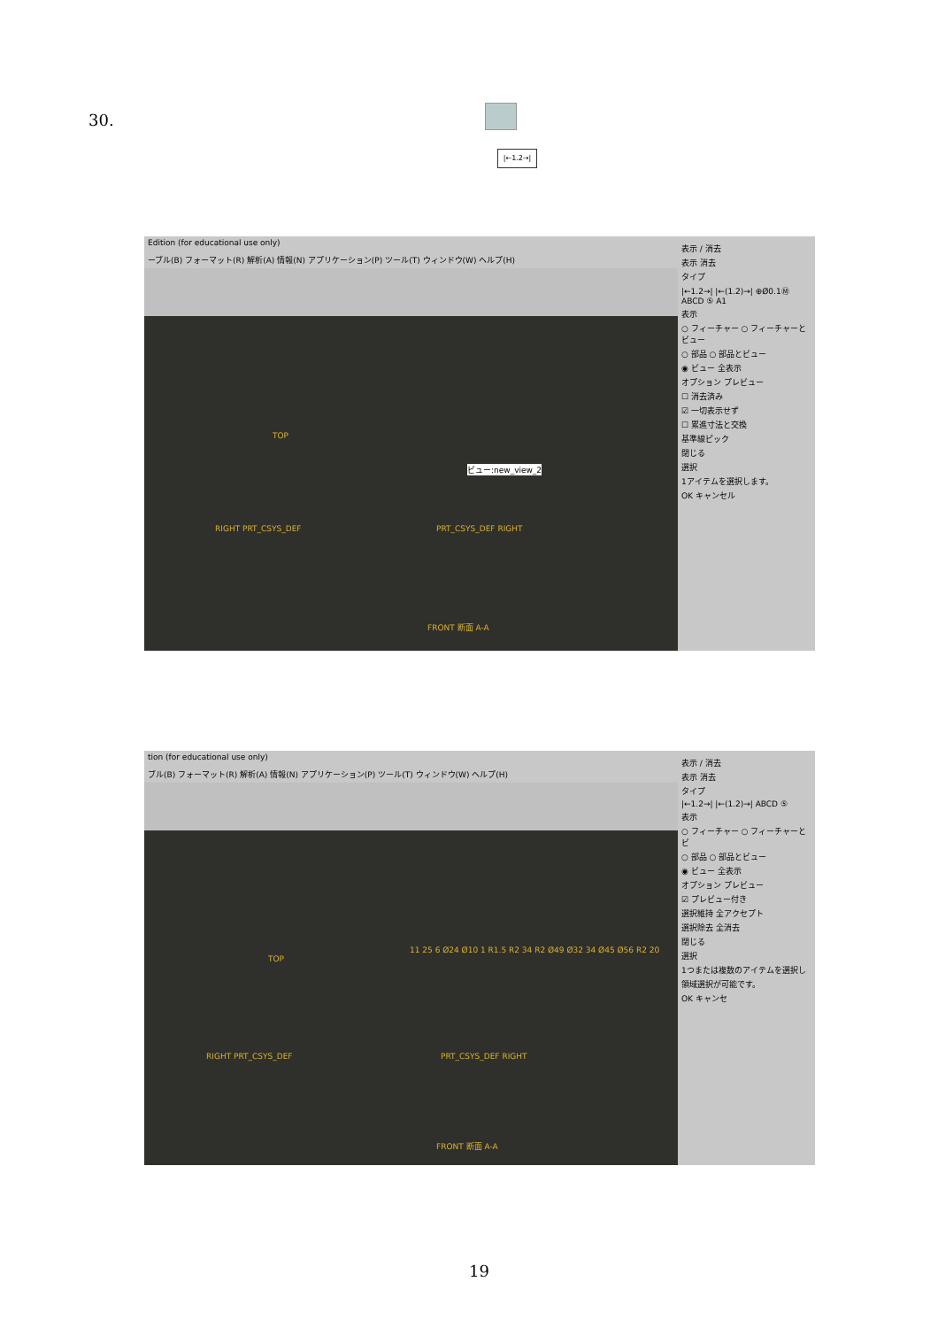30.
|←1.2→|
Edition (for educational use only)
ーブル(B) フォーマット(R) 解析(A) 情報(N) アプリケーション(P) ツール(T) ウィンドウ(W) ヘルプ(H)
TOP
RIGHT PRT_CSYS_DEF PRT_CSYS_DEF RIGHT
ビュー:new_view_2
FRONT 断面 A-A
表示 / 消去
表示 消去
タイプ
|←1.2→| |←(1.2)→| ⊕Ø0.1Ⓜ ABCD ⑤ A1
表示
○ フィーチャー ○ フィーチャーとビュー
○ 部品 ○ 部品とビュー
◉ ビュー 全表示
オプション プレビュー
☐ 消去済み
☑ 一切表示せず
☐ 累進寸法と交換
基準線ピック
閉じる
選択
1アイテムを選択します。
OK キャンセル
tion (for educational use only)
ブル(B) フォーマット(R) 解析(A) 情報(N) アプリケーション(P) ツール(T) ウィンドウ(W) ヘルプ(H)
TOP
RIGHT PRT_CSYS_DEF PRT_CSYS_DEF RIGHT
11 25 6 Ø24 Ø10 1 R1.5 R2 34 R2 Ø49 Ø32 34 Ø45 Ø56 R2 20
FRONT 断面 A-A
表示 / 消去
表示 消去
タイプ
|←1.2→| |←(1.2)→| ABCD ⑤
表示
○ フィーチャー ○ フィーチャーとビ
○ 部品 ○ 部品とビュー
◉ ビュー 全表示
オプション プレビュー
☑ プレビュー付き
選択維持 全アクセプト
選択除去 全消去
閉じる
選択
1つまたは複数のアイテムを選択し
領域選択が可能です。
OK キャンセ
19